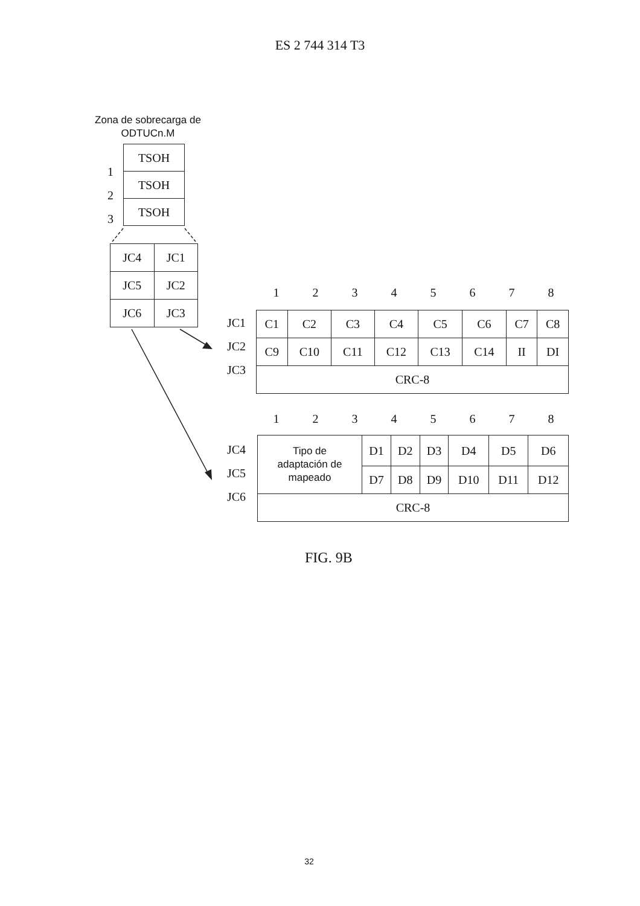ES 2 744 314 T3
Zona de sobrecarga de
ODTUCn.M
| TSOH |
| TSOH |
| TSOH |
1
2
3
| JC4 | JC1 |
| JC5 | JC2 |
| JC6 | JC3 |
1 2 3 4 5 6 7 8
JC1
JC2
JC3
| C1 | C2 | C3 | C4 | C5 | C6 | C7 | C8 |
| C9 | C10 | C11 | C12 | C13 | C14 | II | DI |
| CRC-8 | | | | | | | |
1 2 3 4 5 6 7 8
JC4
JC5
JC6
| Tipo de adaptación de mapeado | D1 | D2 | D3 | D4 | D5 | D6 |
| | D7 | D8 | D9 | D10 | D11 | D12 |
| CRC-8 | | | | | | |
FIG. 9B
32